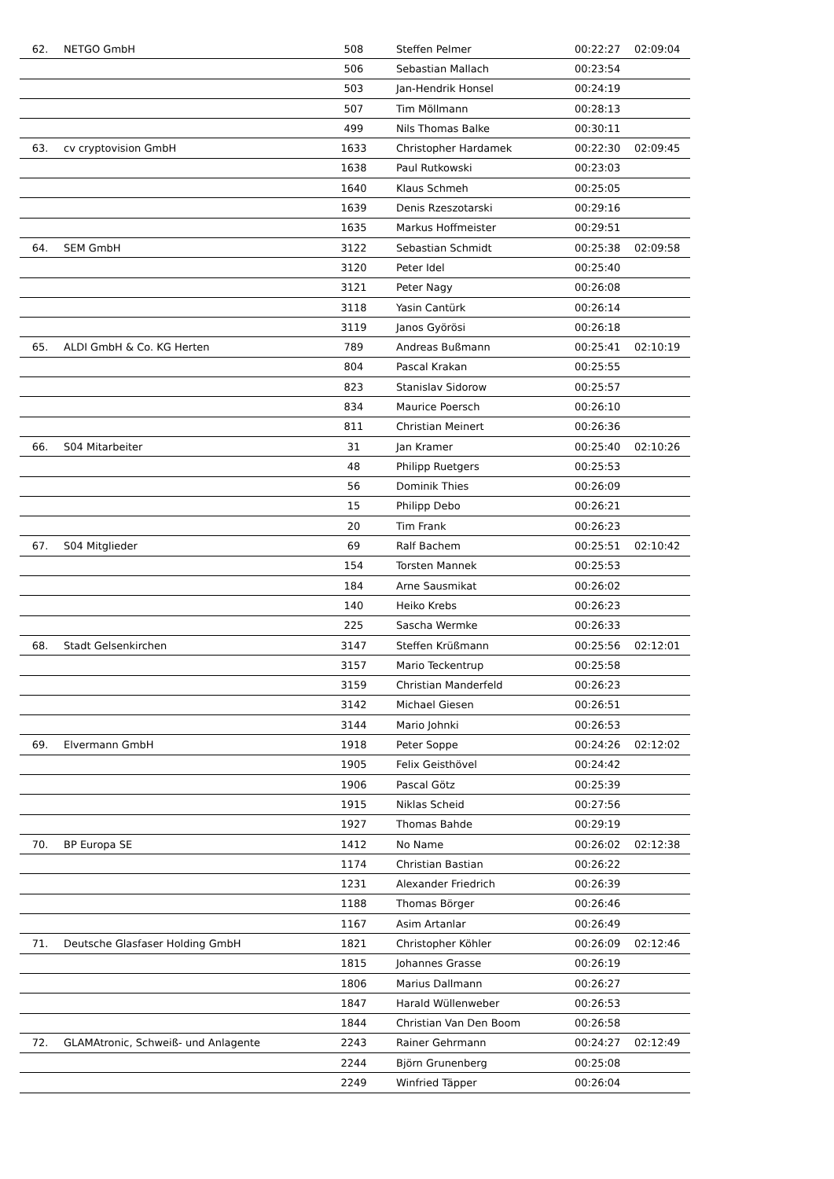| 62. | NETGO GmbH | 508 | Steffen Pelmer | 00:22:27 | 02:09:04 |
| | | 506 | Sebastian Mallach | 00:23:54 | |
| | | 503 | Jan-Hendrik Honsel | 00:24:19 | |
| | | 507 | Tim Möllmann | 00:28:13 | |
| | | 499 | Nils Thomas Balke | 00:30:11 | |
| 63. | cv cryptovision GmbH | 1633 | Christopher Hardamek | 00:22:30 | 02:09:45 |
| | | 1638 | Paul Rutkowski | 00:23:03 | |
| | | 1640 | Klaus Schmeh | 00:25:05 | |
| | | 1639 | Denis Rzeszotarski | 00:29:16 | |
| | | 1635 | Markus Hoffmeister | 00:29:51 | |
| 64. | SEM GmbH | 3122 | Sebastian Schmidt | 00:25:38 | 02:09:58 |
| | | 3120 | Peter Idel | 00:25:40 | |
| | | 3121 | Peter Nagy | 00:26:08 | |
| | | 3118 | Yasin Cantürk | 00:26:14 | |
| | | 3119 | Janos Györösi | 00:26:18 | |
| 65. | ALDI GmbH & Co. KG Herten | 789 | Andreas Bußmann | 00:25:41 | 02:10:19 |
| | | 804 | Pascal Krakan | 00:25:55 | |
| | | 823 | Stanislav Sidorow | 00:25:57 | |
| | | 834 | Maurice Poersch | 00:26:10 | |
| | | 811 | Christian Meinert | 00:26:36 | |
| 66. | S04 Mitarbeiter | 31 | Jan Kramer | 00:25:40 | 02:10:26 |
| | | 48 | Philipp Ruetgers | 00:25:53 | |
| | | 56 | Dominik Thies | 00:26:09 | |
| | | 15 | Philipp Debo | 00:26:21 | |
| | | 20 | Tim Frank | 00:26:23 | |
| 67. | S04 Mitglieder | 69 | Ralf Bachem | 00:25:51 | 02:10:42 |
| | | 154 | Torsten Mannek | 00:25:53 | |
| | | 184 | Arne Sausmikat | 00:26:02 | |
| | | 140 | Heiko Krebs | 00:26:23 | |
| | | 225 | Sascha Wermke | 00:26:33 | |
| 68. | Stadt Gelsenkirchen | 3147 | Steffen Krüßmann | 00:25:56 | 02:12:01 |
| | | 3157 | Mario Teckentrup | 00:25:58 | |
| | | 3159 | Christian Manderfeld | 00:26:23 | |
| | | 3142 | Michael Giesen | 00:26:51 | |
| | | 3144 | Mario Johnki | 00:26:53 | |
| 69. | Elvermann GmbH | 1918 | Peter Soppe | 00:24:26 | 02:12:02 |
| | | 1905 | Felix Geisthövel | 00:24:42 | |
| | | 1906 | Pascal Götz | 00:25:39 | |
| | | 1915 | Niklas Scheid | 00:27:56 | |
| | | 1927 | Thomas Bahde | 00:29:19 | |
| 70. | BP Europa SE | 1412 | No Name | 00:26:02 | 02:12:38 |
| | | 1174 | Christian Bastian | 00:26:22 | |
| | | 1231 | Alexander Friedrich | 00:26:39 | |
| | | 1188 | Thomas Börger | 00:26:46 | |
| | | 1167 | Asim Artanlar | 00:26:49 | |
| 71. | Deutsche Glasfaser Holding GmbH | 1821 | Christopher Köhler | 00:26:09 | 02:12:46 |
| | | 1815 | Johannes Grasse | 00:26:19 | |
| | | 1806 | Marius Dallmann | 00:26:27 | |
| | | 1847 | Harald Wüllenweber | 00:26:53 | |
| | | 1844 | Christian Van Den Boom | 00:26:58 | |
| 72. | GLAMAtronic, Schweiß- und Anlagente | 2243 | Rainer Gehrmann | 00:24:27 | 02:12:49 |
| | | 2244 | Björn Grunenberg | 00:25:08 | |
| | | 2249 | Winfried Täpper | 00:26:04 | |